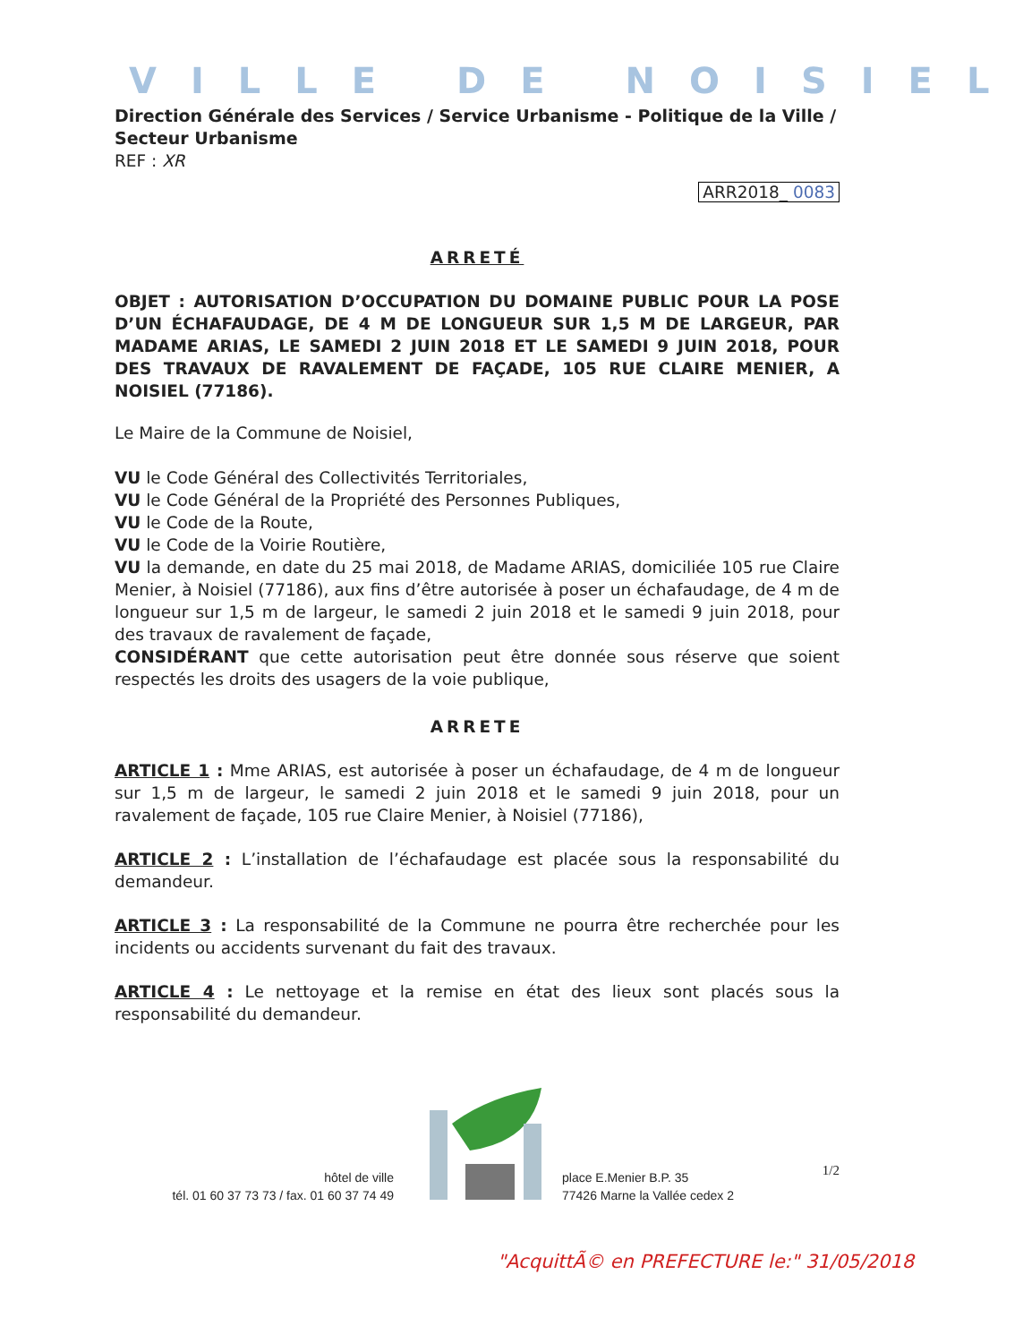VILLE DE NOISIEL
Direction Générale des Services / Service Urbanisme - Politique de la Ville / Secteur Urbanisme
REF : XR
ARR2018_ 0083
ARRETÉ
OBJET : AUTORISATION D’OCCUPATION DU DOMAINE PUBLIC POUR LA POSE D’UN ÉCHAFAUDAGE, DE 4 M DE LONGUEUR SUR 1,5 M DE LARGEUR, PAR MADAME ARIAS, LE SAMEDI 2 JUIN 2018 ET LE SAMEDI 9 JUIN 2018, POUR DES TRAVAUX DE RAVALEMENT DE FAÇADE, 105 RUE CLAIRE MENIER, A NOISIEL (77186).
Le Maire de la Commune de Noisiel,
VU le Code Général des Collectivités Territoriales,
VU le Code Général de la Propriété des Personnes Publiques,
VU le Code de la Route,
VU le Code de la Voirie Routière,
VU la demande, en date du 25 mai 2018, de Madame ARIAS, domiciliée 105 rue Claire Menier, à Noisiel (77186), aux fins d’être autorisée à poser un échafaudage, de 4 m de longueur sur 1,5 m de largeur, le samedi 2 juin 2018 et le samedi 9 juin 2018, pour des travaux de ravalement de façade,
CONSIDÉRANT que cette autorisation peut être donnée sous réserve que soient respectés les droits des usagers de la voie publique,
ARRETE
ARTICLE 1 : Mme ARIAS, est autorisée à poser un échafaudage, de 4 m de longueur sur 1,5 m de largeur, le samedi 2 juin 2018 et le samedi 9 juin 2018, pour un ravalement de façade, 105 rue Claire Menier, à Noisiel (77186),
ARTICLE 2 : L’installation de l’échafaudage est placée sous la responsabilité du demandeur.
ARTICLE 3 : La responsabilité de la Commune ne pourra être recherchée pour les incidents ou accidents survenant du fait des travaux.
ARTICLE 4 : Le nettoyage et la remise en état des lieux sont placés sous la responsabilité du demandeur.
1/2
hôtel de ville
tél. 01 60 37 73 73 / fax. 01 60 37 74 49
place E.Menier B.P. 35
77426 Marne la Vallée cedex 2
"AcquittÃ© en PREFECTURE le:" 31/05/2018